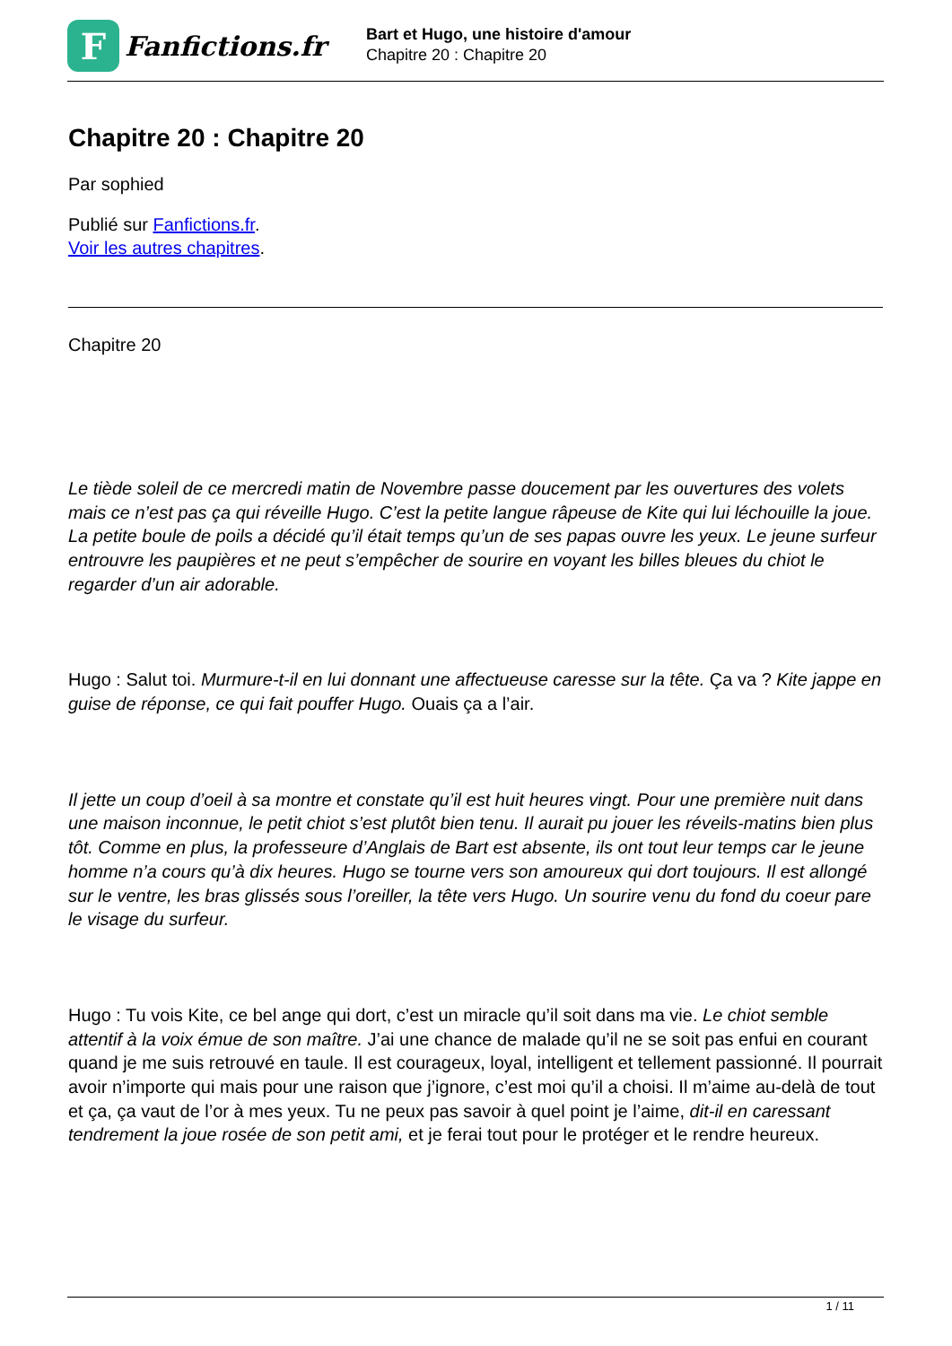F
Fanfictions.fr
Bart et Hugo, une histoire d'amour
Chapitre 20 : Chapitre 20
Chapitre 20 : Chapitre 20
Par sophied
Publié sur Fanfictions.fr.
Voir les autres chapitres.
Chapitre 20
Le tiède soleil de ce mercredi matin de Novembre passe doucement par les ouvertures des volets mais ce n’est pas ça qui réveille Hugo. C’est la petite langue râpeuse de Kite qui lui léchouille la joue. La petite boule de poils a décidé qu’il était temps qu’un de ses papas ouvre les yeux. Le jeune surfeur entrouvre les paupières et ne peut s’empêcher de sourire en voyant les billes bleues du chiot le regarder d’un air adorable.
Hugo : Salut toi. Murmure-t-il en lui donnant une affectueuse caresse sur la tête. Ça va ? Kite jappe en guise de réponse, ce qui fait pouffer Hugo. Ouais ça a l’air.
Il jette un coup d’oeil à sa montre et constate qu’il est huit heures vingt. Pour une première nuit dans une maison inconnue, le petit chiot s’est plutôt bien tenu. Il aurait pu jouer les réveils-matins bien plus tôt. Comme en plus, la professeure d’Anglais de Bart est absente, ils ont tout leur temps car le jeune homme n’a cours qu’à dix heures. Hugo se tourne vers son amoureux qui dort toujours. Il est allongé sur le ventre, les bras glissés sous l’oreiller, la tête vers Hugo. Un sourire venu du fond du coeur pare le visage du surfeur.
Hugo : Tu vois Kite, ce bel ange qui dort, c’est un miracle qu’il soit dans ma vie. Le chiot semble attentif à la voix émue de son maître. J’ai une chance de malade qu’il ne se soit pas enfui en courant quand je me suis retrouvé en taule. Il est courageux, loyal, intelligent et tellement passionné. Il pourrait avoir n’importe qui mais pour une raison que j’ignore, c’est moi qu’il a choisi. Il m’aime au-delà de tout et ça, ça vaut de l’or à mes yeux. Tu ne peux pas savoir à quel point je l’aime, dit-il en caressant tendrement la joue rosée de son petit ami, et je ferai tout pour le protéger et le rendre heureux.
1 / 11